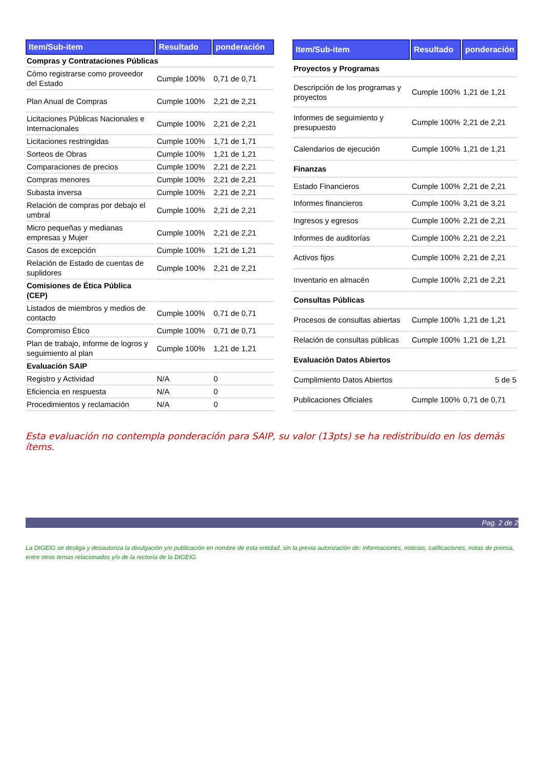| Item/Sub-item | Resultado | ponderación |
| --- | --- | --- |
| Compras y Contrataciones Públicas | | |
| Cómo registrarse como proveedor del Estado | Cumple 100% | 0,71 de 0,71 |
| Plan Anual de Compras | Cumple 100% | 2,21 de 2,21 |
| Licitaciones Públicas Nacionales e Internacionales | Cumple 100% | 2,21 de 2,21 |
| Licitaciones restringidas | Cumple 100% | 1,71 de 1,71 |
| Sorteos de Obras | Cumple 100% | 1,21 de 1,21 |
| Comparaciones de precios | Cumple 100% | 2,21 de 2,21 |
| Compras menores | Cumple 100% | 2,21 de 2,21 |
| Subasta inversa | Cumple 100% | 2,21 de 2,21 |
| Relación de compras por debajo el umbral | Cumple 100% | 2,21 de 2,21 |
| Micro pequeñas y medianas empresas y Mujer | Cumple 100% | 2,21 de 2,21 |
| Casos de excepción | Cumple 100% | 1,21 de 1,21 |
| Relación de Estado de cuentas de suplidores | Cumple 100% | 2,21 de 2,21 |
| Comisiones de Ética Pública (CEP) | | |
| Listados de miembros y medios de contacto | Cumple 100% | 0,71 de 0,71 |
| Compromiso Ético | Cumple 100% | 0,71 de 0,71 |
| Plan de trabajo, informe de logros y seguimiento al plan | Cumple 100% | 1,21 de 1,21 |
| Evaluación SAIP | | |
| Registro y Actividad | N/A | 0 |
| Eficiencia en respuesta | N/A | 0 |
| Procedimientos y reclamación | N/A | 0 |
| Item/Sub-item | Resultado | ponderación |
| --- | --- | --- |
| Proyectos y Programas | | |
| Descripción de los programas y proyectos | Cumple 100% | 1,21 de 1,21 |
| Informes de seguimiento y presupuesto | Cumple 100% | 2,21 de 2,21 |
| Calendarios de ejecución | Cumple 100% | 1,21 de 1,21 |
| Finanzas | | |
| Estado Financieros | Cumple 100% | 2,21 de 2,21 |
| Informes financieros | Cumple 100% | 3,21 de 3,21 |
| Ingresos y egresos | Cumple 100% | 2,21 de 2,21 |
| Informes de auditorías | Cumple 100% | 2,21 de 2,21 |
| Activos fijos | Cumple 100% | 2,21 de 2,21 |
| Inventario en almacén | Cumple 100% | 2,21 de 2,21 |
| Consultas Públicas | | |
| Procesos de consultas abiertas | Cumple 100% | 1,21 de 1,21 |
| Relación de consultas públicas | Cumple 100% | 1,21 de 1,21 |
| Evaluación Datos Abiertos | | |
| Cumplimiento Datos Abiertos | | 5 de 5 |
| Publicaciones Oficiales | Cumple 100% | 0,71 de 0,71 |
Esta evaluación no contempla ponderación para SAIP, su valor (13pts) se ha redistribuido en los demás ítems.
Pag. 2 de 2
La DIGEIG se desliga y desautoriza la divulgación y/o publicación en nombre de esta entidad, sin la previa autorización de: informaciones, noticias, calificaciones, notas de prensa, entre otros temas relacionados y/o de la rectoría de la DIGEIG.